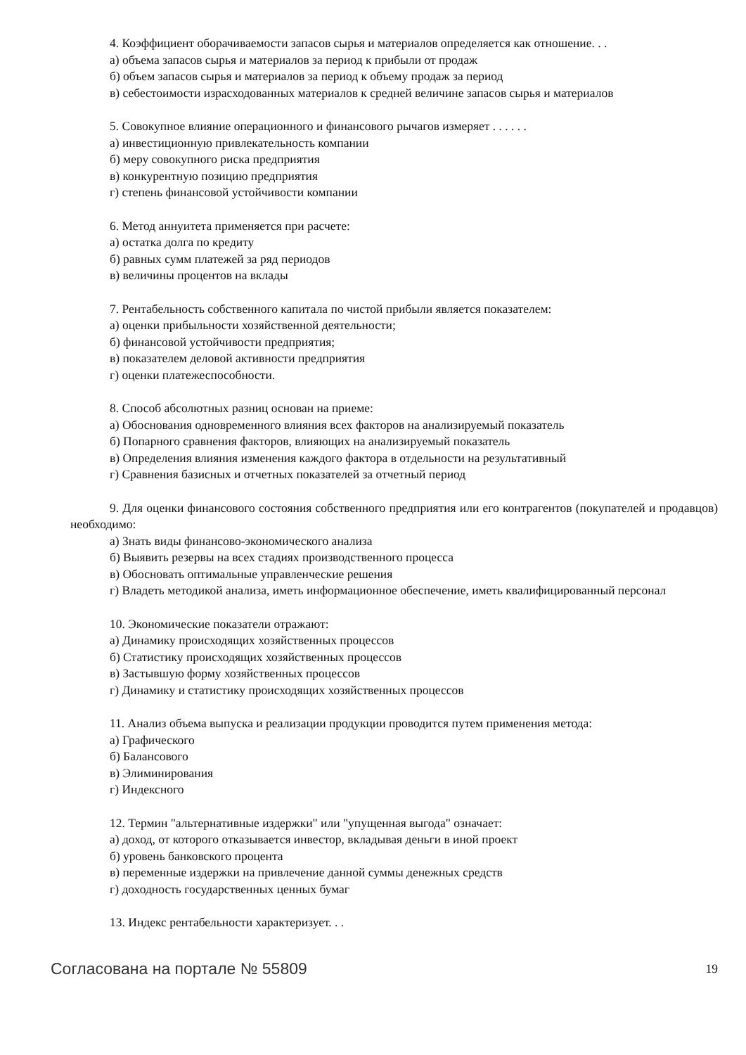4. Коэффициент оборачиваемости запасов сырья и материалов определяется как отношение. . .
а) объема запасов сырья и материалов за период к прибыли от продаж
б) объем запасов сырья и материалов за период к объему продаж за период
в) себестоимости израсходованных материалов к средней величине запасов сырья и материалов
5. Совокупное влияние операционного и финансового рычагов измеряет . . . . . .
а) инвестиционную привлекательность компании
б) меру совокупного риска предприятия
в) конкурентную позицию предприятия
г) степень финансовой устойчивости компании
6. Метод аннуитета применяется при расчете:
а) остатка долга по кредиту
б) равных сумм платежей за ряд периодов
в) величины процентов на вклады
7. Рентабельность собственного капитала по чистой прибыли является показателем:
а) оценки прибыльности хозяйственной деятельности;
б) финансовой устойчивости предприятия;
в) показателем деловой активности предприятия
г) оценки платежеспособности.
8. Способ абсолютных разниц основан на приеме:
а) Обоснования одновременного влияния всех факторов на анализируемый показатель
б) Попарного сравнения факторов, влияющих на анализируемый показатель
в) Определения влияния изменения каждого фактора в отдельности на результативный
г) Сравнения базисных и отчетных показателей за отчетный период
9. Для оценки финансового состояния собственного предприятия или его контрагентов (покупателей и продавцов) необходимо:
а) Знать виды финансово-экономического анализа
б) Выявить резервы на всех стадиях производственного процесса
в) Обосновать оптимальные управленческие решения
г) Владеть методикой анализа, иметь информационное обеспечение, иметь квалифицированный персонал
10. Экономические показатели отражают:
а) Динамику происходящих хозяйственных процессов
б) Статистику происходящих хозяйственных процессов
в) Застывшую форму хозяйственных процессов
г) Динамику и статистику происходящих хозяйственных процессов
11. Анализ объема выпуска и реализации продукции проводится путем применения метода:
а) Графического
б) Балансового
в) Элиминирования
г) Индексного
12. Термин "альтернативные издержки" или "упущенная выгода" означает:
а) доход, от которого отказывается инвестор, вкладывая деньги в иной проект
б) уровень банковского процента
в) переменные издержки на привлечение данной суммы денежных средств
г) доходность государственных ценных бумаг
13. Индекс рентабельности характеризует. . .
Согласована на портале № 55809 19